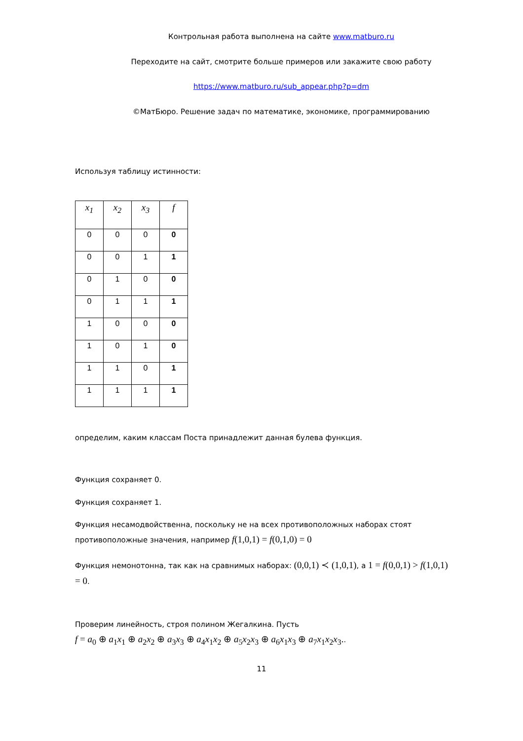Контрольная работа выполнена на сайте www.matburo.ru
Переходите на сайт, смотрите больше примеров или закажите свою работу
https://www.matburo.ru/sub_appear.php?p=dm
©МатБюро. Решение задач по математике, экономике, программированию
Используя таблицу истинности:
| x<sub>1</sub> | x<sub>2</sub> | x<sub>3</sub> | f |
| 0 | 0 | 0 | 0 |
| 0 | 0 | 1 | 1 |
| 0 | 1 | 0 | 0 |
| 0 | 1 | 1 | 1 |
| 1 | 0 | 0 | 0 |
| 1 | 0 | 1 | 0 |
| 1 | 1 | 0 | 1 |
| 1 | 1 | 1 | 1 |
определим, каким классам Поста принадлежит данная булева функция.
Функция сохраняет 0.
Функция сохраняет 1.
Функция несамодвойственна, поскольку не на всех противоположных наборах стоят противоположные значения, например f(1,0,1) = f(0,1,0) = 0
Функция немонотонна, так как на сравнимых наборах: (0,0,1) ≺ (1,0,1), а 1 = f(0,0,1) > f(1,0,1) = 0.
Проверим линейность, строя полином Жегалкина. Пусть
f = a<sub>0</sub> ⊕ a<sub>1</sub>x<sub>1</sub> ⊕ a<sub>2</sub>x<sub>2</sub> ⊕ a<sub>3</sub>x<sub>3</sub> ⊕ a<sub>4</sub>x<sub>1</sub>x<sub>2</sub> ⊕ a<sub>5</sub>x<sub>2</sub>x<sub>3</sub> ⊕ a<sub>6</sub>x<sub>1</sub>x<sub>3</sub> ⊕ a<sub>7</sub>x<sub>1</sub>x<sub>2</sub>x<sub>3</sub>..
11